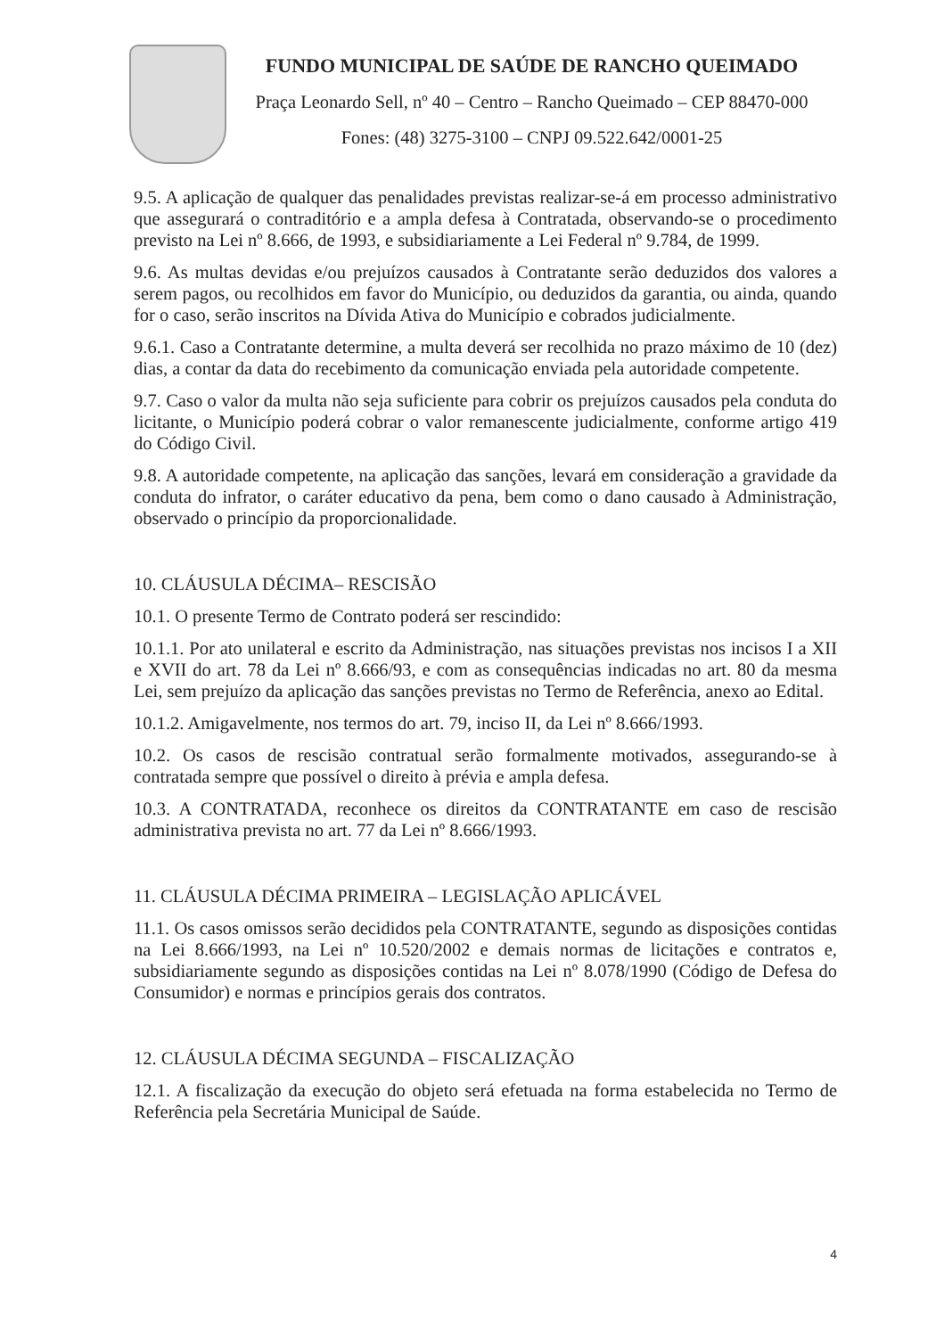FUNDO MUNICIPAL DE SAÚDE DE RANCHO QUEIMADO
Praça Leonardo Sell, nº 40 – Centro – Rancho Queimado – CEP 88470-000
Fones: (48) 3275-3100 – CNPJ 09.522.642/0001-25
9.5. A aplicação de qualquer das penalidades previstas realizar-se-á em processo administrativo que assegurará o contraditório e a ampla defesa à Contratada, observando-se o procedimento previsto na Lei nº 8.666, de 1993, e subsidiariamente a Lei Federal nº 9.784, de 1999.
9.6. As multas devidas e/ou prejuízos causados à Contratante serão deduzidos dos valores a serem pagos, ou recolhidos em favor do Município, ou deduzidos da garantia, ou ainda, quando for o caso, serão inscritos na Dívida Ativa do Município e cobrados judicialmente.
9.6.1. Caso a Contratante determine, a multa deverá ser recolhida no prazo máximo de 10 (dez) dias, a contar da data do recebimento da comunicação enviada pela autoridade competente.
9.7. Caso o valor da multa não seja suficiente para cobrir os prejuízos causados pela conduta do licitante, o Município poderá cobrar o valor remanescente judicialmente, conforme artigo 419 do Código Civil.
9.8. A autoridade competente, na aplicação das sanções, levará em consideração a gravidade da conduta do infrator, o caráter educativo da pena, bem como o dano causado à Administração, observado o princípio da proporcionalidade.
10. CLÁUSULA DÉCIMA– RESCISÃO
10.1. O presente Termo de Contrato poderá ser rescindido:
10.1.1. Por ato unilateral e escrito da Administração, nas situações previstas nos incisos I a XII e XVII do art. 78 da Lei nº 8.666/93, e com as consequências indicadas no art. 80 da mesma Lei, sem prejuízo da aplicação das sanções previstas no Termo de Referência, anexo ao Edital.
10.1.2. Amigavelmente, nos termos do art. 79, inciso II, da Lei nº 8.666/1993.
10.2. Os casos de rescisão contratual serão formalmente motivados, assegurando-se à contratada sempre que possível o direito à prévia e ampla defesa.
10.3. A CONTRATADA, reconhece os direitos da CONTRATANTE em caso de rescisão administrativa prevista no art. 77 da Lei nº 8.666/1993.
11. CLÁUSULA DÉCIMA PRIMEIRA – LEGISLAÇÃO APLICÁVEL
11.1. Os casos omissos serão decididos pela CONTRATANTE, segundo as disposições contidas na Lei 8.666/1993, na Lei nº 10.520/2002 e demais normas de licitações e contratos e, subsidiariamente segundo as disposições contidas na Lei nº 8.078/1990 (Código de Defesa do Consumidor) e normas e princípios gerais dos contratos.
12. CLÁUSULA DÉCIMA SEGUNDA – FISCALIZAÇÃO
12.1. A fiscalização da execução do objeto será efetuada na forma estabelecida no Termo de Referência pela Secretária Municipal de Saúde.
4